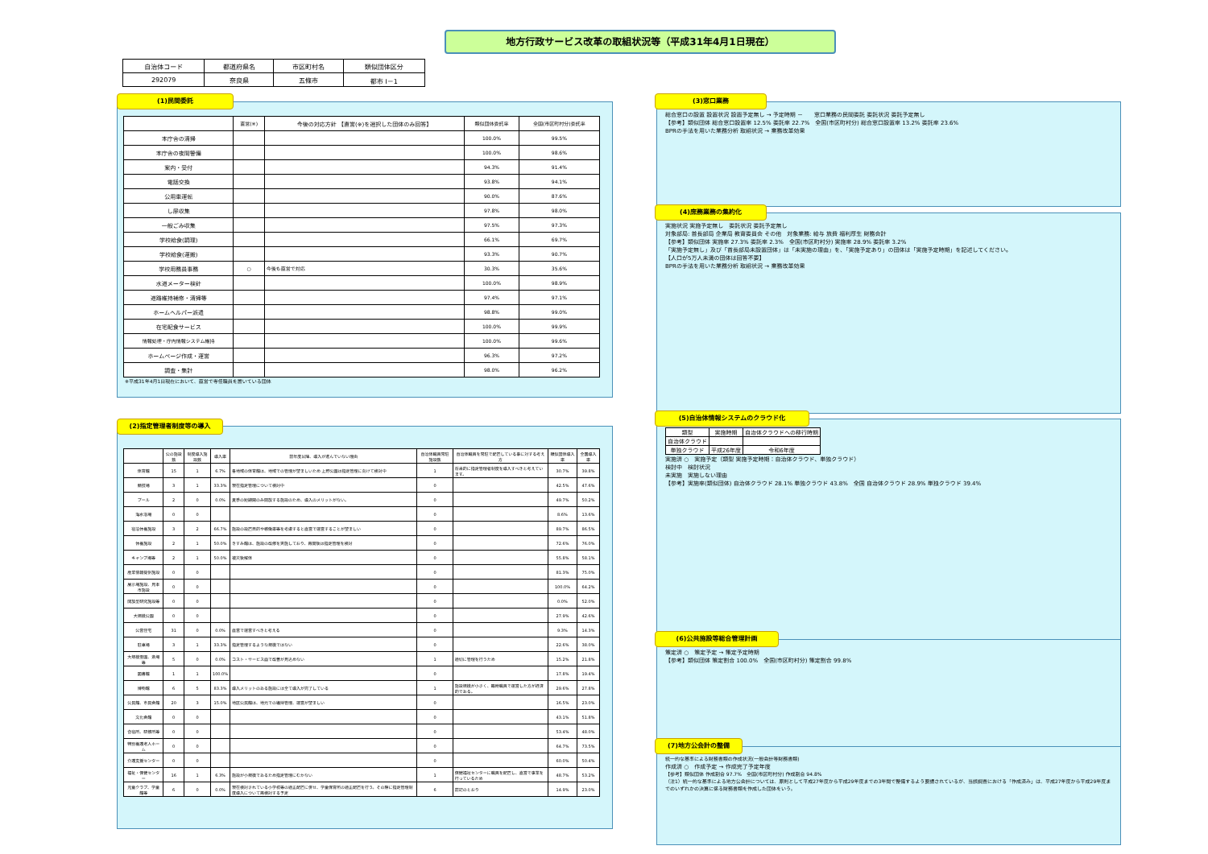地方行政サービス改革の取組状況等（平成31年4月1日現在）
| 自治体コード | 都道府県名 | 市区町村名 | 類似団体区分 |
| 292079 | 奈良県 | 五條市 | 都市 Ⅰ－1 |
| | 直営(※) | 今後の対応方針 【直営(※)を選択した団体のみ回答】 | 類似団体委託率 | 全国(市区町村分)委託率 |
| --- | --- | --- | --- | --- |
| 本庁舎の清掃 | | | 100.0% | 99.5% |
| 本庁舎の夜間警備 | | | 100.0% | 98.6% |
| 案内・受付 | | | 94.3% | 91.4% |
| 電話交換 | | | 93.8% | 94.1% |
| 公用車運転 | | | 90.0% | 87.6% |
| し尿収集 | | | 97.8% | 98.0% |
| 一般ごみ収集 | | | 97.5% | 97.3% |
| 学校給食(調理) | | | 66.1% | 69.7% |
| 学校給食(運搬) | | | 93.3% | 90.7% |
| 学校用務員事務 | ○ | 今後も直営で対応 | 30.3% | 35.6% |
| 水道メーター検針 | | | 100.0% | 98.9% |
| 道路維持補修・清掃等 | | | 97.4% | 97.1% |
| ホームヘルパー派遣 | | | 98.8% | 99.0% |
| 在宅配食サービス | | | 100.0% | 99.9% |
| 情報処理・庁内情報システム維持 | | | 100.0% | 99.6% |
| ホームページ作成・運営 | | | 96.3% | 97.2% |
| 調査・集計 | | | 98.0% | 96.2% |
※平成31年4月1日現在において、直営で専任職員を置いている団体
(1)民間委託
| | 公の施設数 | 制度導入施設数 | 導入率 | 前年度以降、導入が進んでいない理由 | 自治体職員常駐施設数 | 自治体職員を常駐で配置している事に対する考え方 | 類似団体導入率 | 全国導入率 |
| --- | --- | --- | --- | --- | --- | --- | --- | --- |
| 体育館 | 15 | 1 | 6.7% | 各地域の体育館は、地域での管理が望ましいため 上野公園は指定管理に向けて検討中 | 1 | 将来的に指定管理者制度を導入すべきと考えています。 | 30.7% | 39.8% |
| 競技場 | 3 | 1 | 33.3% | 現在指定管理について検討中 | 0 | | 42.5% | 47.6% |
| プール | 2 | 0 | 0.0% | 夏季の短期間のみ開放する施設のため、導入のメリットがない。 | 0 | | 49.7% | 50.2% |
| 海水浴場 | 0 | 0 | | | 0 | | 8.6% | 13.6% |
| 宿泊休養施設 | 3 | 2 | 66.7% | 施設の設置目的や稼働率等を考慮すると直営で運営することが望ましい | 0 | | 89.7% | 86.5% |
| 休養施設 | 2 | 1 | 50.0% | きすみ館は、施設の改修を実施しており、再開後は指定管理を検討 | 0 | | 72.6% | 76.0% |
| キャンプ場等 | 2 | 1 | 50.0% | 被災後解体 | 0 | | 55.8% | 58.1% |
| 産業情報提供施設 | 0 | 0 | | | 0 | | 81.3% | 75.0% |
| 展示場施設、見本市施設 | 0 | 0 | | | 0 | | 100.0% | 64.2% |
| 開放型研究施設等 | 0 | 0 | | | 0 | | 0.0% | 52.0% |
| 大規模公園 | 0 | 0 | | | 0 | | 27.9% | 42.6% |
| 公営住宅 | 31 | 0 | 0.0% | 直営で運営すべきと考える | 0 | | 9.3% | 14.3% |
| 駐車場 | 3 | 1 | 33.3% | 指定管理するような規模ではない | 0 | | 22.6% | 38.0% |
| 大規模霊園、斎場等 | 5 | 0 | 0.0% | コスト・サービス面で改善が見込めない | 1 | 適切に管理を行うため | 15.2% | 21.8% |
| 図書館 | 1 | 1 | 100.0% | | 0 | | 17.8% | 19.4% |
| 博物館 | 6 | 5 | 83.3% | 導入メリットのある施設には全て導入が完了している | 1 | 施設規模が小さく、臨時職員で運営した方が経済的である。 | 29.6% | 27.8% |
| 公民館、市民会館 | 20 | 3 | 15.0% | 地区公民館は、地元での維持管理、運営が望ましい | 0 | | 16.5% | 23.0% |
| 文化会館 | 0 | 0 | | | 0 | | 43.1% | 51.8% |
| 合宿所、研修所等 | 0 | 0 | | | 0 | | 53.4% | 48.0% |
| 特別養護老人ホーム | 0 | 0 | | | 0 | | 64.7% | 73.5% |
| 介護支援センター | 0 | 0 | | | 0 | | 60.0% | 50.4% |
| 福祉・保健センター | 16 | 1 | 6.3% | 施設が小規模であるため指定管理にむかない | 1 | 保健福祉センターに職員を配置し、直営で事業を行っているため | 48.7% | 53.2% |
| 児童クラブ、学童館等 | 6 | 0 | 0.0% | 現在検討されている小学校等の適正配置に併せ、学童保育所の適正配置を行う。その際に指定管理制度導入について再検討する予定 | 6 | 前記のとおり | 14.9% | 23.0% |
(2)指定管理者制度等の導入
総合窓口の設置 設置状況 設置予定無し → 予定時期 －　　窓口業務の民間委託 委託状況 委託予定無し
【参考】類似団体 総合窓口設置率 12.5% 委託率 22.7%　全国(市区町村分) 総合窓口設置率 13.2% 委託率 23.6%
BPRの手法を用いた業務分析 取組状況 → 業務改革効果
(3)窓口業務
実施状況 実施予定無し　委託状況 委託予定無し
対象部局: 首長部局 企業局 教育委員会 その他　対象業務: 給与 旅費 福利厚生 財務会計
【参考】類似団体 実施率 27.3% 委託率 2.3%　全国(市区町村分) 実施率 28.9% 委託率 3.2%
「実施予定無し」及び「首長部局未設置団体」は「未実施の理由」を、「実施予定あり」の団体は「実施予定時期」を記述してください。
【人口が5万人未満の団体は回答不要】
BPRの手法を用いた業務分析 取組状況 → 業務改革効果
(4)庶務業務の集約化
| 類型 | 実施時期 | 自治体クラウドへの移行時期 |
| --- | --- | --- |
| 自治体クラウド | | |
| 単独クラウド | 平成26年度 | 令和6年度 |
実施済 ○　実施予定（類型 実施予定時期：自治体クラウド、単独クラウド）
検討中　検討状況
未実施　実施しない理由
【参考】実施率(類似団体) 自治体クラウド 28.1% 単独クラウド 43.8%　全国 自治体クラウド 28.9% 単独クラウド 39.4%
(5)自治体情報システムのクラウド化
策定済 ○　策定予定 → 策定予定時期
【参考】類似団体 策定割合 100.0%　全国(市区町村分) 策定割合 99.8%
(6)公共施設等総合管理計画
統一的な基準による財務書類の作成状況(一般会計等財務書類)
作成済 ○　作成予定 → 作成完了予定年度
【参考】類似団体 作成割合 97.7%　全国(市区町村分) 作成割合 94.8%
（注1）統一的な基準による地方公会計については、原則として平成27年度から平成29年度までの3年間で整備するよう要請されているが、当該調査における「作成済み」は、平成27年度から平成29年度までのいずれかの決算に係る財務書類を作成した団体をいう。
(7)地方公会計の整備